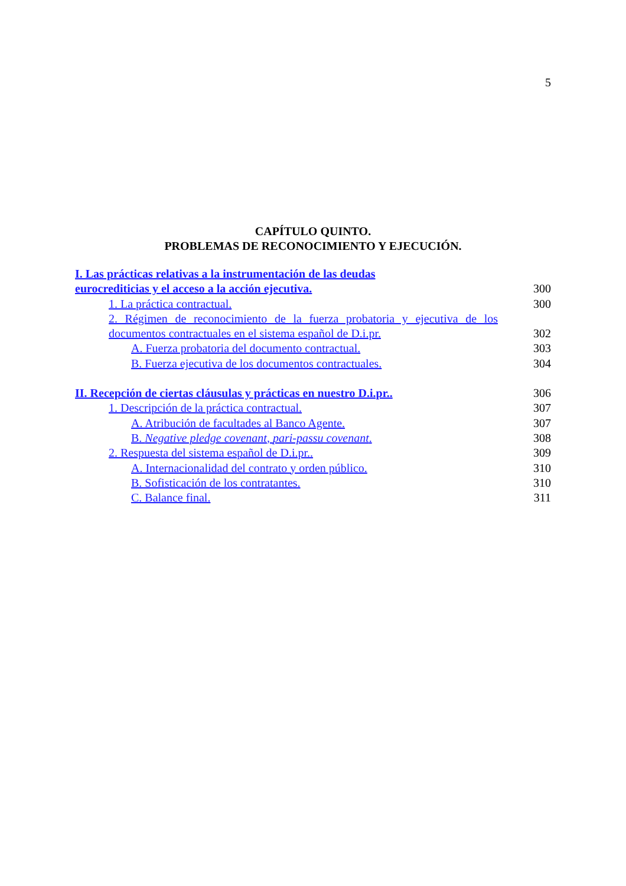5
CAPÍTULO QUINTO.
PROBLEMAS DE RECONOCIMIENTO Y EJECUCIÓN.
| I. Las prácticas relativas a la instrumentación de las deudas eurocrediticias y el acceso a la acción ejecutiva. | 300 |
| 1. La práctica contractual. | 300 |
| 2. Régimen de reconocimiento de la fuerza probatoria y ejecutiva de los documentos contractuales en el sistema español de D.i.pr. | 302 |
| A. Fuerza probatoria del documento contractual. | 303 |
| B. Fuerza ejecutiva de los documentos contractuales. | 304 |
| II. Recepción de ciertas cláusulas y prácticas en nuestro D.i.pr.. | 306 |
| 1. Descripción de la práctica contractual. | 307 |
| A. Atribución de facultades al Banco Agente. | 307 |
| B. Negative pledge covenant , pari-passu covenant . | 308 |
| 2. Respuesta del sistema español de D.i.pr.. | 309 |
| A. Internacionalidad del contrato y orden público. | 310 |
| B. Sofisticación de los contratantes. | 310 |
| C. Balance final. | 311 |